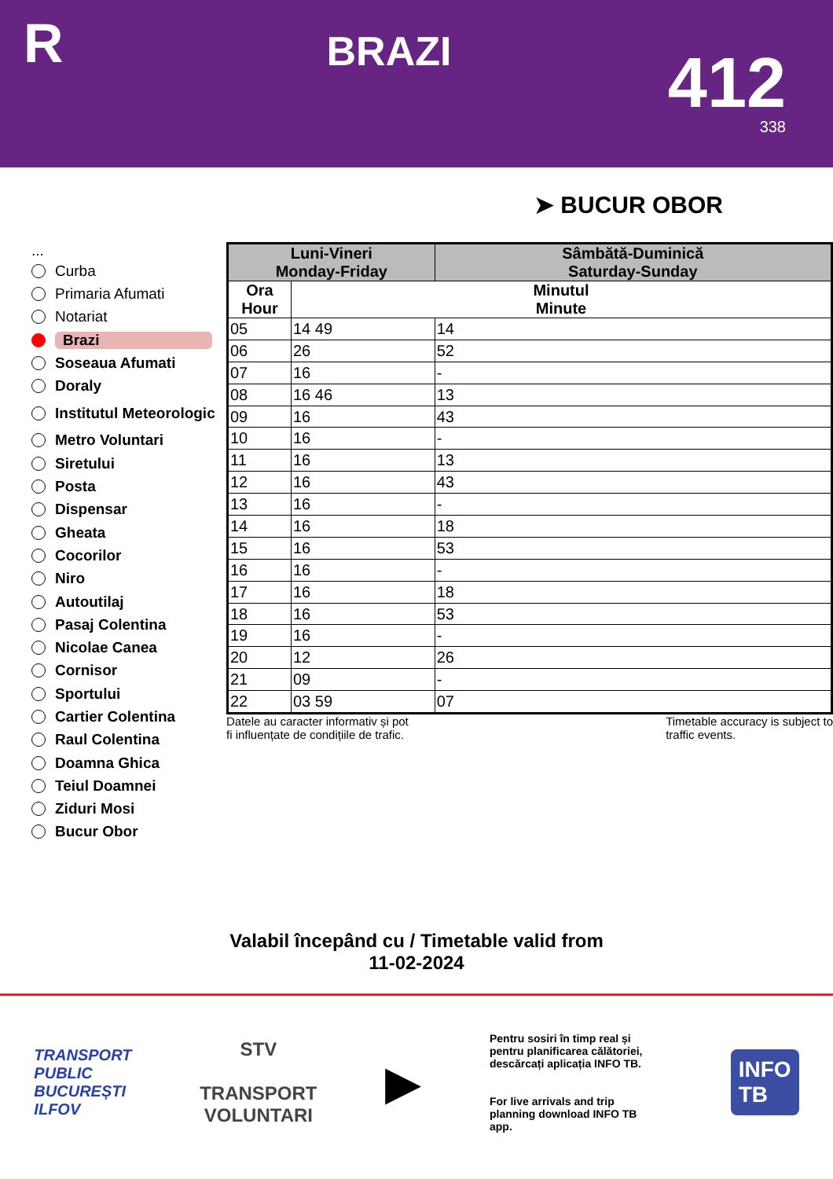R
BRAZI
412
338
➤ BUCUR OBOR
...
Curba
Primaria Afumati
Notariat
Brazi
Soseaua Afumati
Doraly
Institutul Meteorologic
Metro Voluntari
Siretului
Posta
Dispensar
Gheata
Cocorilor
Niro
Autoutilaj
Pasaj Colentina
Nicolae Canea
Cornisor
Sportului
Cartier Colentina
Raul Colentina
Doamna Ghica
Teiul Doamnei
Ziduri Mosi
Bucur Obor
| Luni-Vineri Monday-Friday | | Sâmbătă-Duminică Saturday-Sunday |
| --- | --- | --- |
| Ora Hour | Minutul Minute | |
| 05 | 14 49 | 14 |
| 06 | 26 | 52 |
| 07 | 16 | - |
| 08 | 16 46 | 13 |
| 09 | 16 | 43 |
| 10 | 16 | - |
| 11 | 16 | 13 |
| 12 | 16 | 43 |
| 13 | 16 | - |
| 14 | 16 | 18 |
| 15 | 16 | 53 |
| 16 | 16 | - |
| 17 | 16 | 18 |
| 18 | 16 | 53 |
| 19 | 16 | - |
| 20 | 12 | 26 |
| 21 | 09 | - |
| 22 | 03 59 | 07 |
Datele au caracter informativ și pot
fi influențate de condițiile de trafic. Timetable accuracy is subject to
traffic events.
Valabil începând cu / Timetable valid from
11-02-2024
TRANSPORT
PUBLIC
BUCUREȘTI
ILFOV
STV
TRANSPORT
VOLUNTARI
▶
Pentru sosiri în timp real și pentru planificarea călătoriei, descărcați aplicația INFO TB.
For live arrivals and trip planning download INFO TB app.
INFO
TB